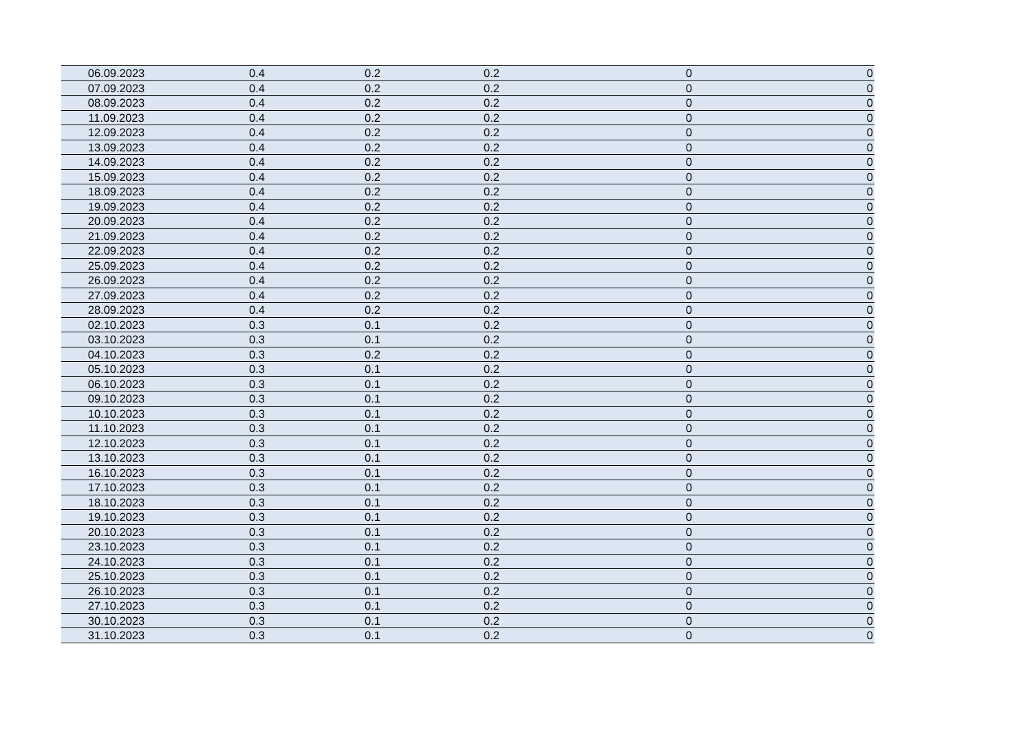| 06.09.2023 | 0.4 | 0.2 | 0.2 | 0 | 0 |
| 07.09.2023 | 0.4 | 0.2 | 0.2 | 0 | 0 |
| 08.09.2023 | 0.4 | 0.2 | 0.2 | 0 | 0 |
| 11.09.2023 | 0.4 | 0.2 | 0.2 | 0 | 0 |
| 12.09.2023 | 0.4 | 0.2 | 0.2 | 0 | 0 |
| 13.09.2023 | 0.4 | 0.2 | 0.2 | 0 | 0 |
| 14.09.2023 | 0.4 | 0.2 | 0.2 | 0 | 0 |
| 15.09.2023 | 0.4 | 0.2 | 0.2 | 0 | 0 |
| 18.09.2023 | 0.4 | 0.2 | 0.2 | 0 | 0 |
| 19.09.2023 | 0.4 | 0.2 | 0.2 | 0 | 0 |
| 20.09.2023 | 0.4 | 0.2 | 0.2 | 0 | 0 |
| 21.09.2023 | 0.4 | 0.2 | 0.2 | 0 | 0 |
| 22.09.2023 | 0.4 | 0.2 | 0.2 | 0 | 0 |
| 25.09.2023 | 0.4 | 0.2 | 0.2 | 0 | 0 |
| 26.09.2023 | 0.4 | 0.2 | 0.2 | 0 | 0 |
| 27.09.2023 | 0.4 | 0.2 | 0.2 | 0 | 0 |
| 28.09.2023 | 0.4 | 0.2 | 0.2 | 0 | 0 |
| 02.10.2023 | 0.3 | 0.1 | 0.2 | 0 | 0 |
| 03.10.2023 | 0.3 | 0.1 | 0.2 | 0 | 0 |
| 04.10.2023 | 0.3 | 0.2 | 0.2 | 0 | 0 |
| 05.10.2023 | 0.3 | 0.1 | 0.2 | 0 | 0 |
| 06.10.2023 | 0.3 | 0.1 | 0.2 | 0 | 0 |
| 09.10.2023 | 0.3 | 0.1 | 0.2 | 0 | 0 |
| 10.10.2023 | 0.3 | 0.1 | 0.2 | 0 | 0 |
| 11.10.2023 | 0.3 | 0.1 | 0.2 | 0 | 0 |
| 12.10.2023 | 0.3 | 0.1 | 0.2 | 0 | 0 |
| 13.10.2023 | 0.3 | 0.1 | 0.2 | 0 | 0 |
| 16.10.2023 | 0.3 | 0.1 | 0.2 | 0 | 0 |
| 17.10.2023 | 0.3 | 0.1 | 0.2 | 0 | 0 |
| 18.10.2023 | 0.3 | 0.1 | 0.2 | 0 | 0 |
| 19.10.2023 | 0.3 | 0.1 | 0.2 | 0 | 0 |
| 20.10.2023 | 0.3 | 0.1 | 0.2 | 0 | 0 |
| 23.10.2023 | 0.3 | 0.1 | 0.2 | 0 | 0 |
| 24.10.2023 | 0.3 | 0.1 | 0.2 | 0 | 0 |
| 25.10.2023 | 0.3 | 0.1 | 0.2 | 0 | 0 |
| 26.10.2023 | 0.3 | 0.1 | 0.2 | 0 | 0 |
| 27.10.2023 | 0.3 | 0.1 | 0.2 | 0 | 0 |
| 30.10.2023 | 0.3 | 0.1 | 0.2 | 0 | 0 |
| 31.10.2023 | 0.3 | 0.1 | 0.2 | 0 | 0 |